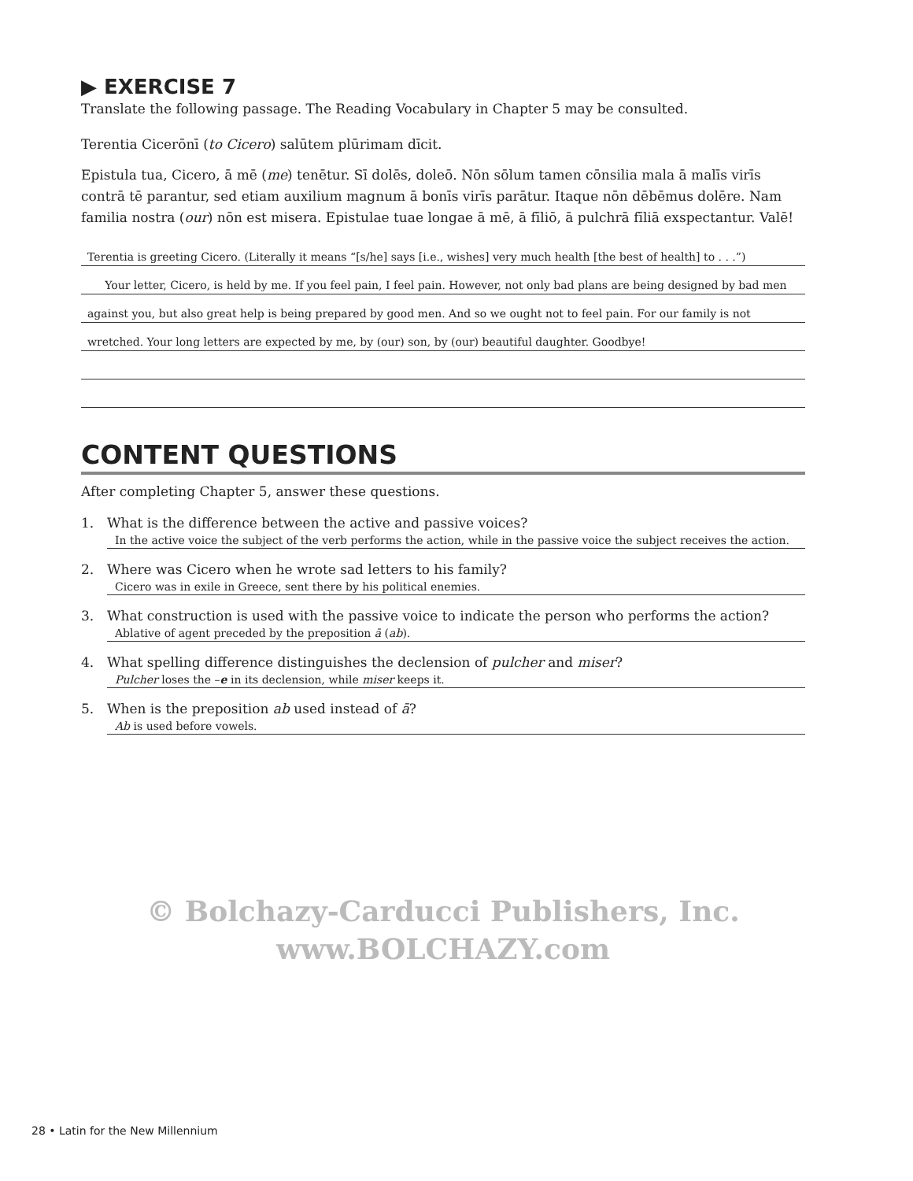▶ EXERCISE 7
Translate the following passage. The Reading Vocabulary in Chapter 5 may be consulted.
Terentia Cicerōnī (to Cicero) salūtem plūrimam dīcit.
Epistula tua, Cicero, ā mē (me) tenētur. Sī dolēs, doleō. Nōn sōlum tamen cōnsilia mala ā malīs virīs contrā tē parantur, sed etiam auxilium magnum ā bonīs virīs parātur. Itaque nōn dēbēmus dolēre. Nam familia nostra (our) nōn est misera. Epistulae tuae longae ā mē, ā fīliō, ā pulchrā fīliā exspectantur. Valē!
Terentia is greeting Cicero. (Literally it means “[s/he] says [i.e., wishes] very much health [the best of health] to . . .”)
Your letter, Cicero, is held by me. If you feel pain, I feel pain. However, not only bad plans are being designed by bad men
against you, but also great help is being prepared by good men. And so we ought not to feel pain. For our family is not
wretched. Your long letters are expected by me, by (our) son, by (our) beautiful daughter. Goodbye!
CONTENT QUESTIONS
After completing Chapter 5, answer these questions.
1. What is the difference between the active and passive voices?
In the active voice the subject of the verb performs the action, while in the passive voice the subject receives the action.
2. Where was Cicero when he wrote sad letters to his family?
Cicero was in exile in Greece, sent there by his political enemies.
3. What construction is used with the passive voice to indicate the person who performs the action?
Ablative of agent preceded by the preposition ā (ab).
4. What spelling difference distinguishes the declension of pulcher and miser?
Pulcher loses the –e in its declension, while miser keeps it.
5. When is the preposition ab used instead of ā?
Ab is used before vowels.
© Bolchazy-Carducci Publishers, Inc.
www.BOLCHAZY.com
28 • Latin for the New Millennium